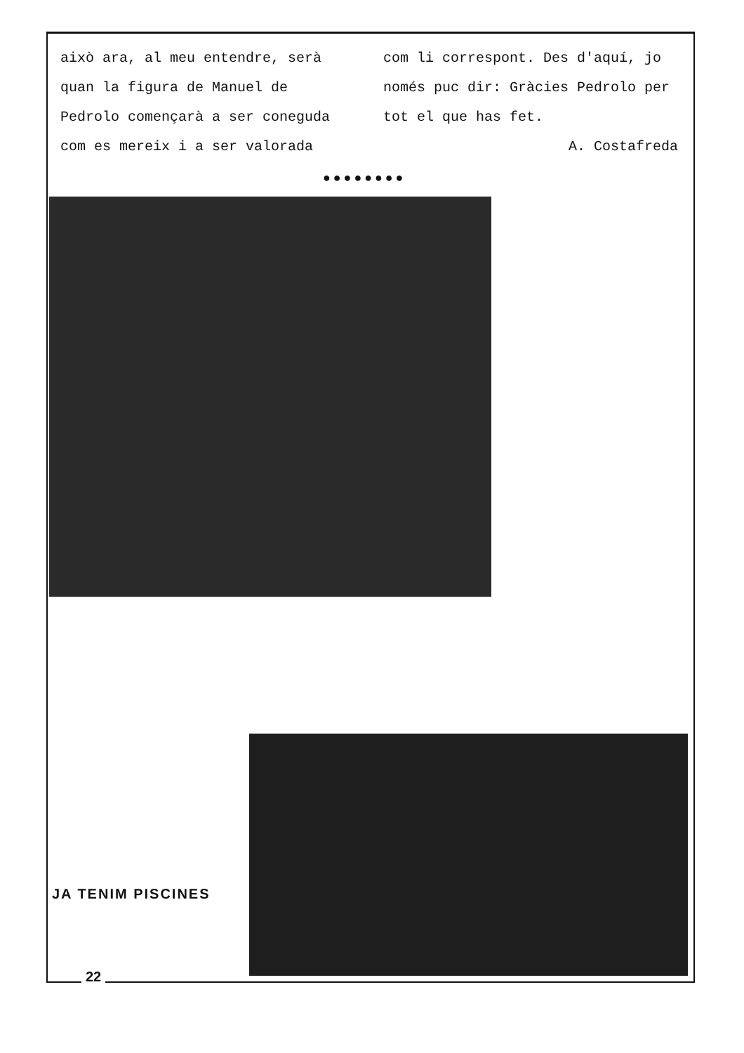això ara, al meu entendre, serà quan la figura de Manuel de Pedrolo començarà a ser coneguda com es mereix i a ser valorada
com li correspont. Des d'aquí, jo només puc dir: Gràcies Pedrolo per tot el que has fet.
A. Costafreda
●●●●●●●●
JA TENIM PISCINES
22